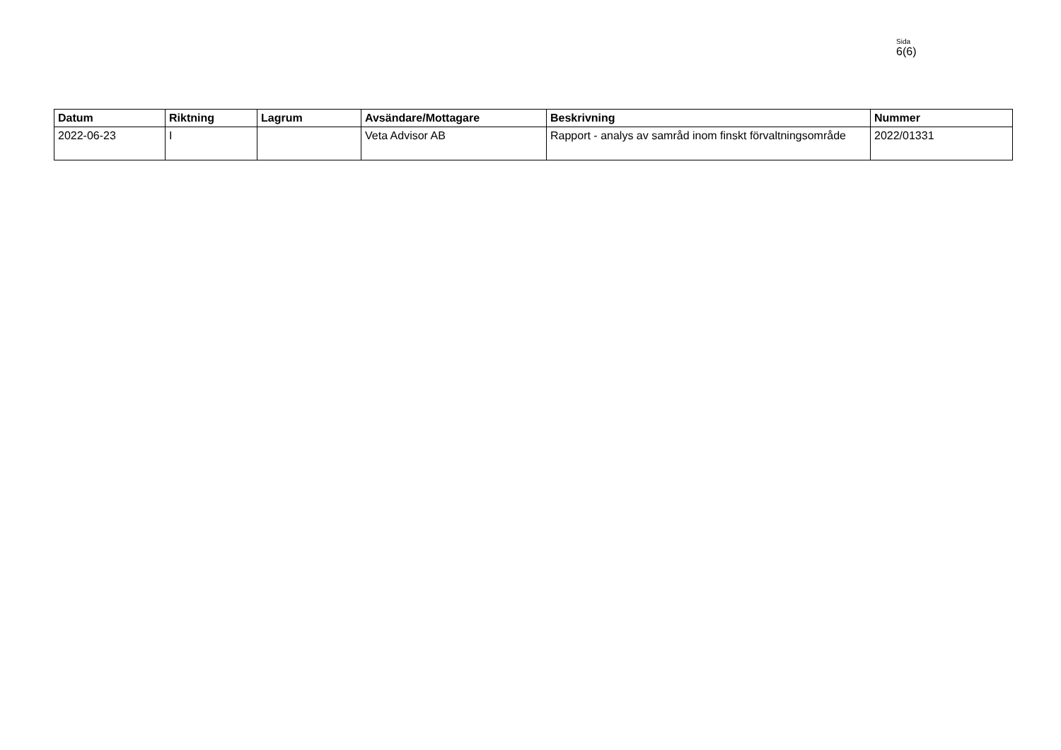Sida
6(6)
| Datum | Riktning | Lagrum | Avsändare/Mottagare | Beskrivning | Nummer |
| --- | --- | --- | --- | --- | --- |
| 2022-06-23 | I | | Veta Advisor AB | Rapport - analys av samråd inom finskt förvaltningsområde | 2022/01331 |